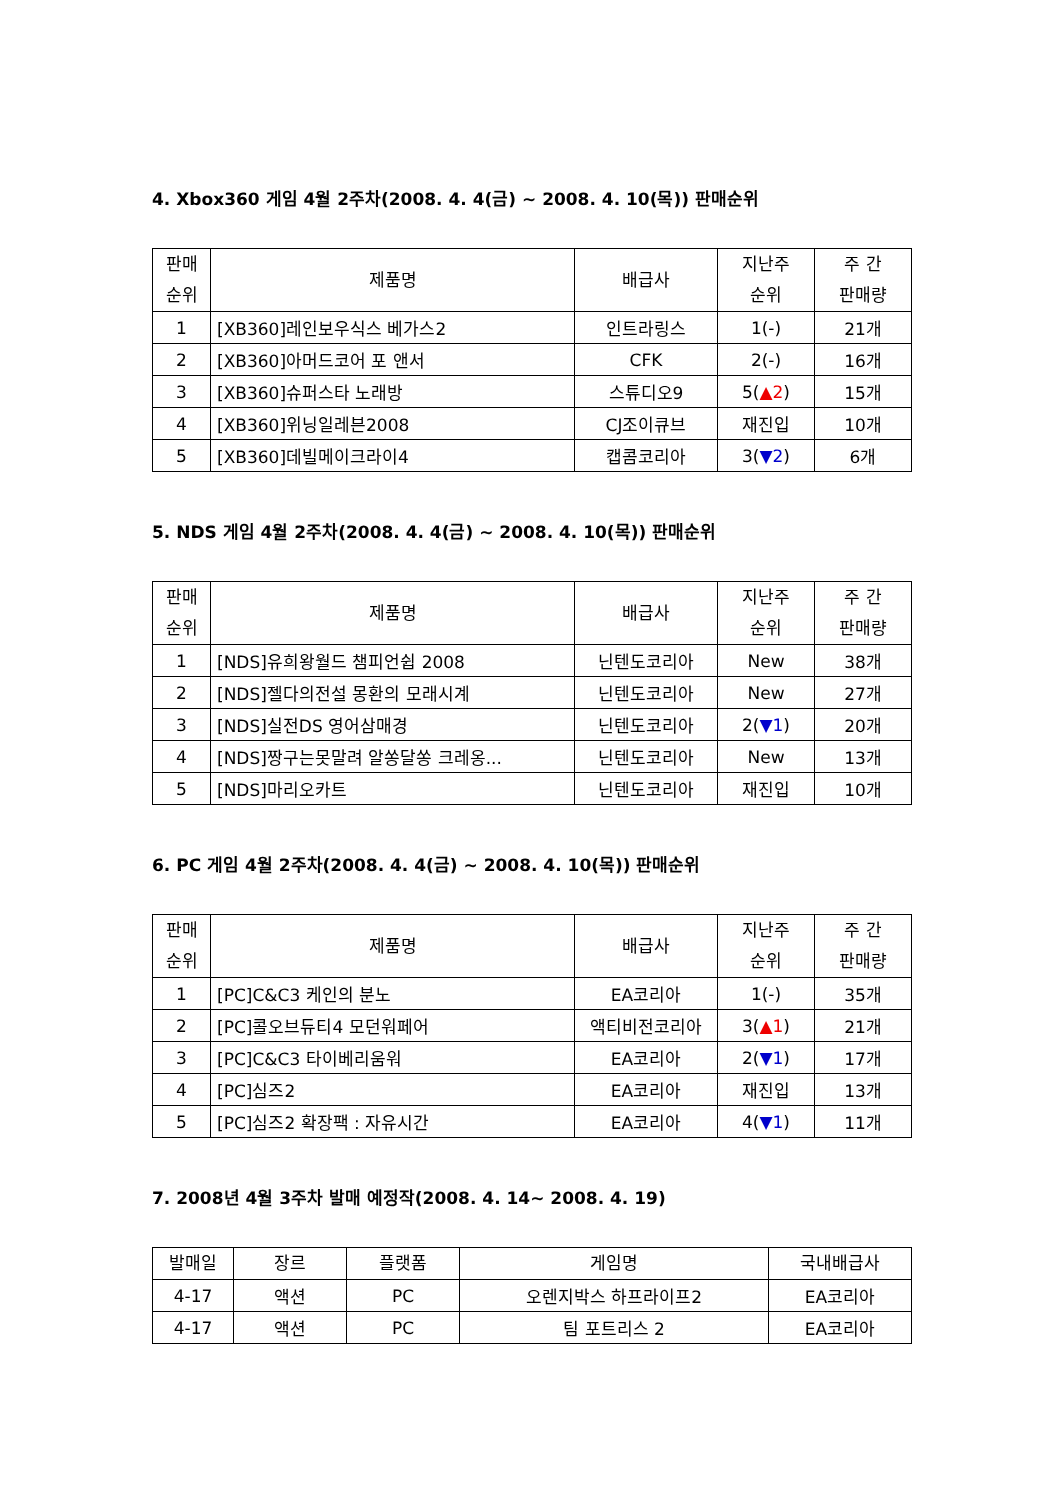4. Xbox360 게임 4월 2주차(2008. 4. 4(금) ~ 2008. 4. 10(목)) 판매순위
| 판매 순위 | 제품명 | 배급사 | 지난주 순위 | 주 간 판매량 |
| --- | --- | --- | --- | --- |
| 1 | [XB360]레인보우식스 베가스2 | 인트라링스 | 1(-) | 21개 |
| 2 | [XB360]아머드코어 포 앤서 | CFK | 2(-) | 16개 |
| 3 | [XB360]슈퍼스타 노래방 | 스튜디오9 | 5( ▲2 ) | 15개 |
| 4 | [XB360]위닝일레븐2008 | CJ조이큐브 | 재진입 | 10개 |
| 5 | [XB360]데빌메이크라이4 | 캡콤코리아 | 3( ▼2 ) | 6개 |
5. NDS 게임 4월 2주차(2008. 4. 4(금) ~ 2008. 4. 10(목)) 판매순위
| 판매 순위 | 제품명 | 배급사 | 지난주 순위 | 주 간 판매량 |
| --- | --- | --- | --- | --- |
| 1 | [NDS]유희왕월드 챔피언쉽 2008 | 닌텐도코리아 | New | 38개 |
| 2 | [NDS]젤다의전설 몽환의 모래시계 | 닌텐도코리아 | New | 27개 |
| 3 | [NDS]실전DS 영어삼매경 | 닌텐도코리아 | 2( ▼1 ) | 20개 |
| 4 | [NDS]짱구는못말려 알쏭달쏭 크레옹... | 닌텐도코리아 | New | 13개 |
| 5 | [NDS]마리오카트 | 닌텐도코리아 | 재진입 | 10개 |
6. PC 게임 4월 2주차(2008. 4. 4(금) ~ 2008. 4. 10(목)) 판매순위
| 판매 순위 | 제품명 | 배급사 | 지난주 순위 | 주 간 판매량 |
| --- | --- | --- | --- | --- |
| 1 | [PC]C&C3 케인의 분노 | EA코리아 | 1(-) | 35개 |
| 2 | [PC]콜오브듀티4 모던워페어 | 액티비전코리아 | 3( ▲1 ) | 21개 |
| 3 | [PC]C&C3 타이베리움워 | EA코리아 | 2( ▼1 ) | 17개 |
| 4 | [PC]심즈2 | EA코리아 | 재진입 | 13개 |
| 5 | [PC]심즈2 확장팩 : 자유시간 | EA코리아 | 4( ▼1 ) | 11개 |
7. 2008년 4월 3주차 발매 예정작(2008. 4. 14~ 2008. 4. 19)
| 발매일 | 장르 | 플랫폼 | 게임명 | 국내배급사 |
| --- | --- | --- | --- | --- |
| 4-17 | 액션 | PC | 오렌지박스 하프라이프2 | EA코리아 |
| 4-17 | 액션 | PC | 팀 포트리스 2 | EA코리아 |